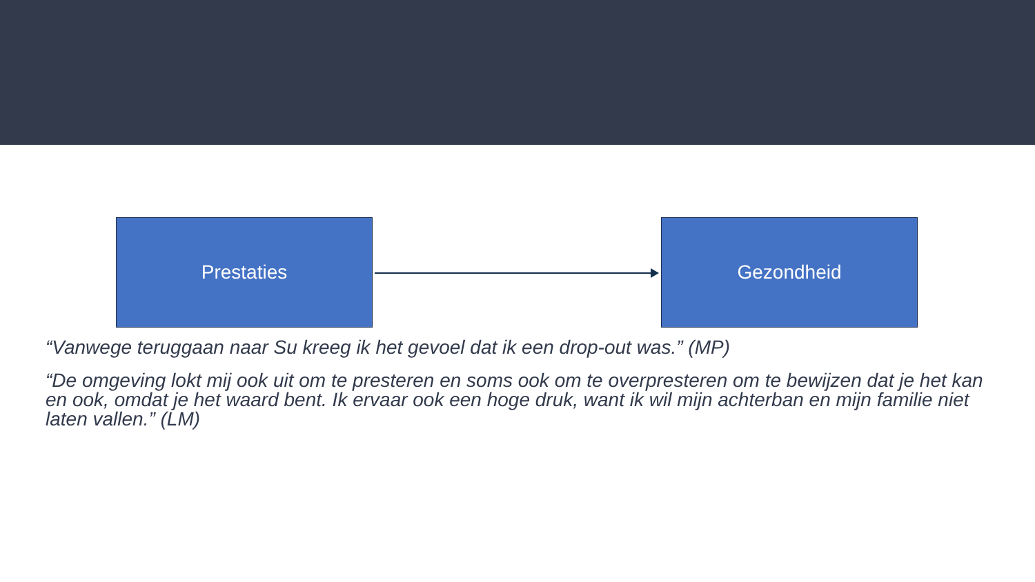Prestaties Gezondheid
“Vanwege teruggaan naar Su kreeg ik het gevoel dat ik een drop-out was.” (MP)
“De omgeving lokt mij ook uit om te presteren en soms ook om te overpresteren om te bewijzen dat je het kan en ook, omdat je het waard bent. Ik ervaar ook een hoge druk, want ik wil mijn achterban en mijn familie niet laten vallen.” (LM)